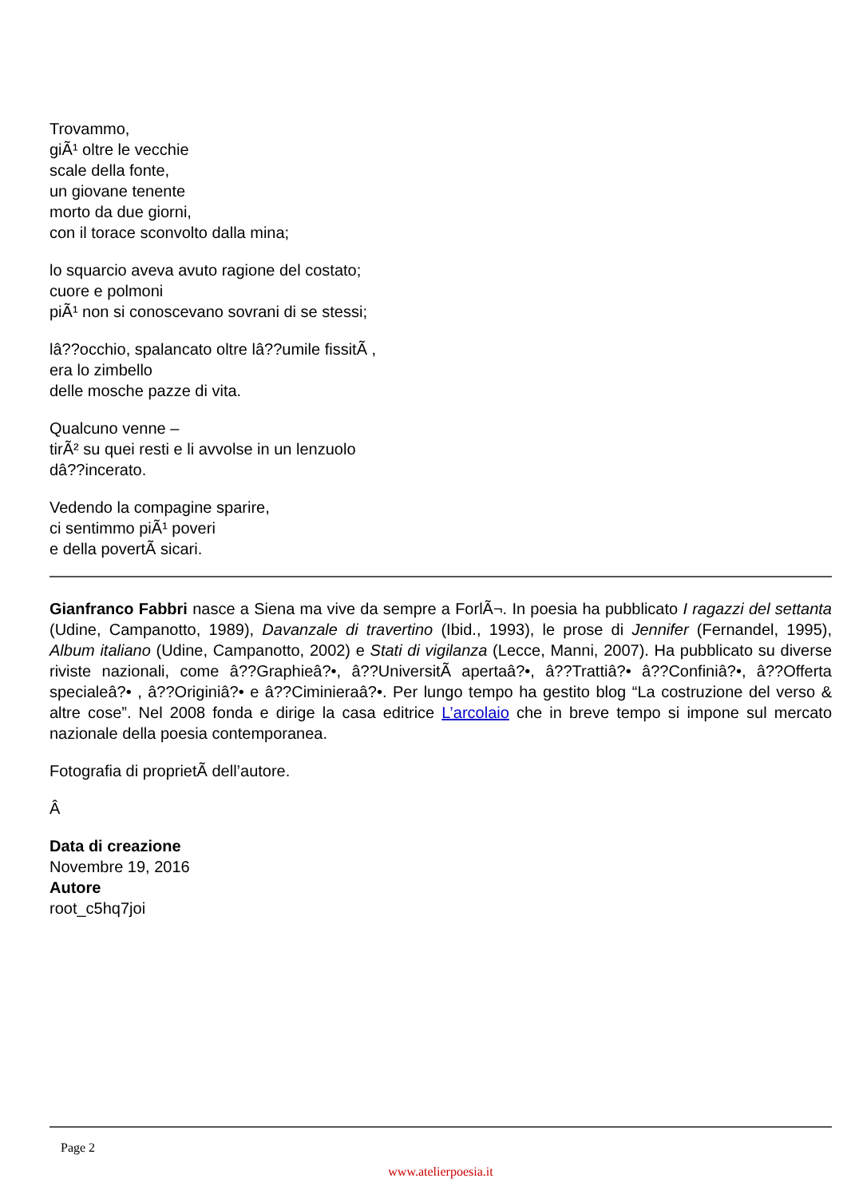Trovammo,
giÃ¹ oltre le vecchie
scale della fonte,
un giovane tenente
morto da due giorni,
con il torace sconvolto dalla mina;
lo squarcio aveva avuto ragione del costato;
cuore e polmoni
piÃ¹ non si conoscevano sovrani di se stessi;
lâ??occhio, spalancato oltre lâ??umile fissitÃ ,
era lo zimbello
delle mosche pazze di vita.
Qualcuno venne –
tirÃ² su quei resti e li avvolse in un lenzuolo
dâ??incerato.
Vedendo la compagine sparire,
ci sentimmo piÃ¹ poveri
e della povertÃ sicari.
Gianfranco Fabbri nasce a Siena ma vive da sempre a ForlÃ¬. In poesia ha pubblicato I ragazzi del settanta (Udine, Campanotto, 1989), Davanzale di travertino (Ibid., 1993), le prose di Jennifer (Fernandel, 1995), Album italiano (Udine, Campanotto, 2002) e Stati di vigilanza (Lecce, Manni, 2007). Ha pubblicato su diverse riviste nazionali, come â??Graphieâ?•, â??UniversitÃ apertaâ?•, â??Trattiâ?• â??Confiniâ?•, â??Offerta specialeâ?• , â??Originiâ?• e â??Ciminieraâ?•. Per lungo tempo ha gestito blog “La costruzione del verso & altre cose”. Nel 2008 fonda e dirige la casa editrice L’arcolaio che in breve tempo si impone sul mercato nazionale della poesia contemporanea.
Fotografia di proprietÃ dell’autore.
Â
Data di creazione
Novembre 19, 2016
Autore
root_c5hq7joi
Page 2
www.atelierpoesia.it